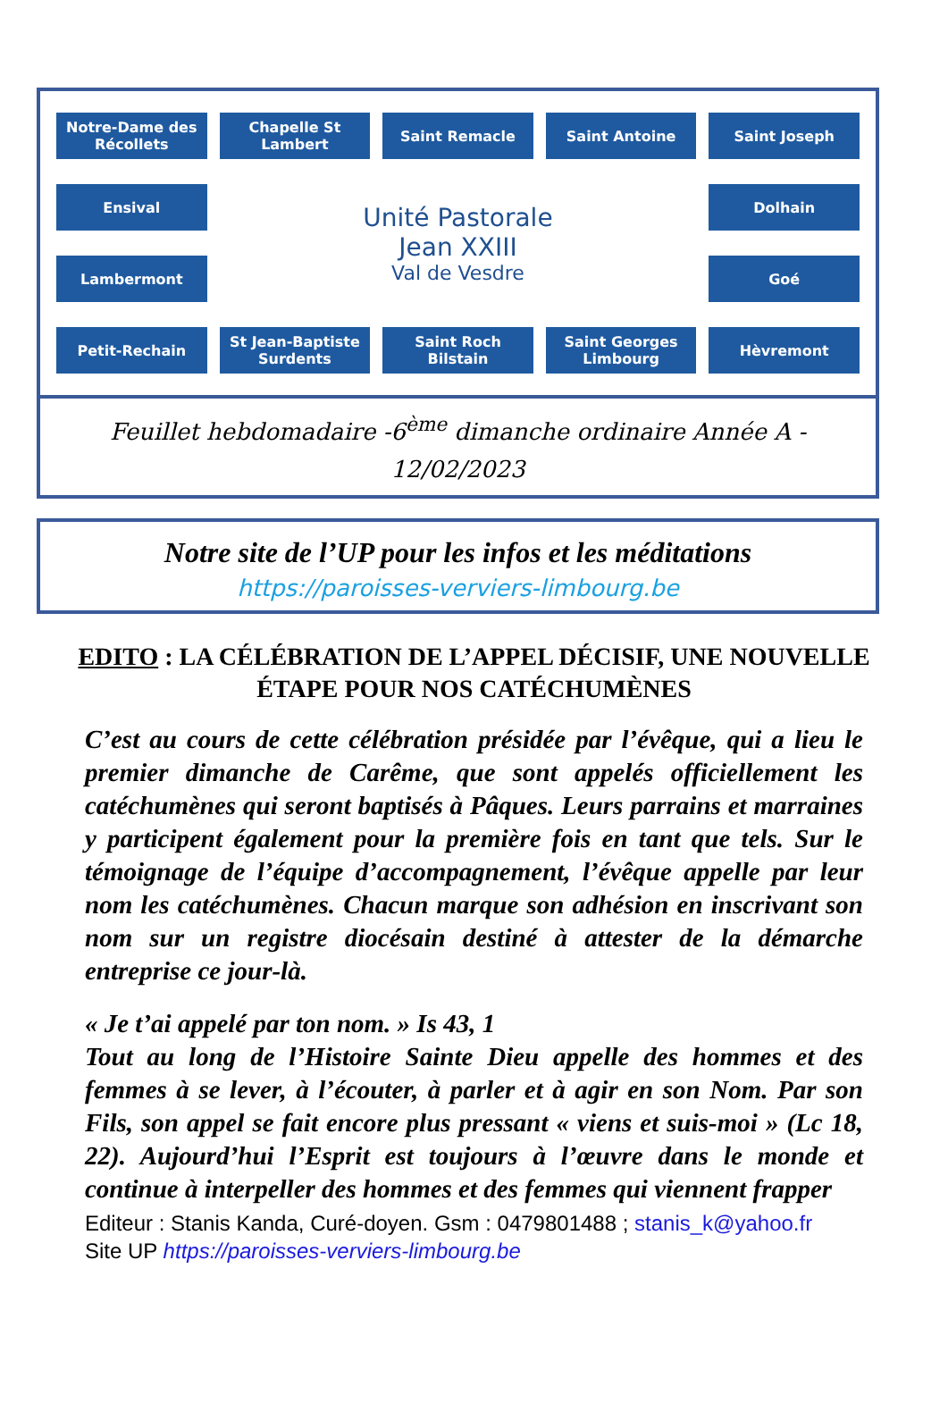Notre-Dame des Récollets
Chapelle St Lambert
Saint Remacle
Saint Antoine
Saint Joseph
Ensival
Unité Pastorale
Jean XXIII
Val de Vesdre
Dolhain
Lambermont
Goé
Petit-Rechain
St Jean-Baptiste Surdents
Saint Roch Bilstain
Saint Georges Limbourg
Hèvremont
Feuillet hebdomadaire -6<sup>ème</sup> dimanche ordinaire Année A -
12/02/2023
Notre site de l’UP pour les infos et les méditations
https://paroisses-verviers-limbourg.be
EDITO : LA CÉLÉBRATION DE L’APPEL DÉCISIF, UNE NOUVELLE ÉTAPE POUR NOS CATÉCHUMÈNES
C’est au cours de cette célébration présidée par l’évêque, qui a lieu le premier dimanche de Carême, que sont appelés officiellement les catéchumènes qui seront baptisés à Pâques. Leurs parrains et marraines y participent également pour la première fois en tant que tels. Sur le témoignage de l’équipe d’accompagnement, l’évêque appelle par leur nom les catéchumènes. Chacun marque son adhésion en inscrivant son nom sur un registre diocésain destiné à attester de la démarche entreprise ce jour-là.
« Je t’ai appelé par ton nom. » Is 43, 1
Tout au long de l’Histoire Sainte Dieu appelle des hommes et des femmes à se lever, à l’écouter, à parler et à agir en son Nom. Par son Fils, son appel se fait encore plus pressant « viens et suis-moi » (Lc 18, 22). Aujourd’hui l’Esprit est toujours à l’œuvre dans le monde et continue à interpeller des hommes et des femmes qui viennent frapper
Editeur : Stanis Kanda, Curé-doyen. Gsm : 0479801488 ; stanis_k@yahoo.fr
Site UP https://paroisses-verviers-limbourg.be